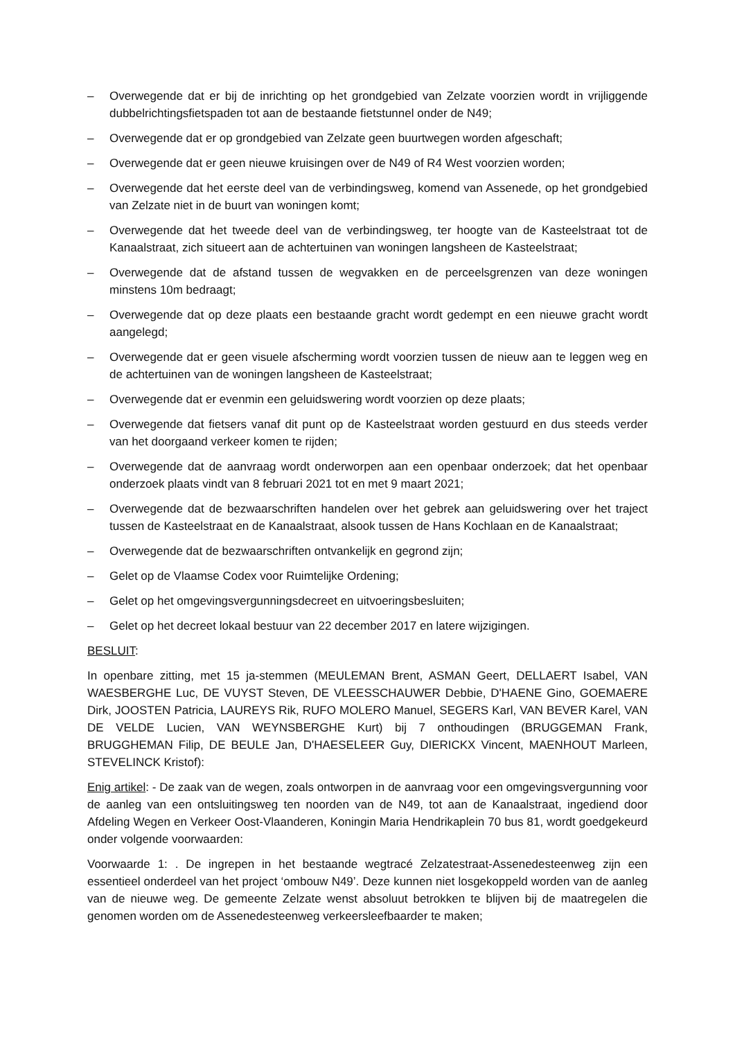– Overwegende dat er bij de inrichting op het grondgebied van Zelzate voorzien wordt in vrijliggende dubbelrichtingsfietspaden tot aan de bestaande fietstunnel onder de N49;
– Overwegende dat er op grondgebied van Zelzate geen buurtwegen worden afgeschaft;
– Overwegende dat er geen nieuwe kruisingen over de N49 of R4 West voorzien worden;
– Overwegende dat het eerste deel van de verbindingsweg, komend van Assenede, op het grondgebied van Zelzate niet in de buurt van woningen komt;
– Overwegende dat het tweede deel van de verbindingsweg, ter hoogte van de Kasteelstraat tot de Kanaalstraat, zich situeert aan de achtertuinen van woningen langsheen de Kasteelstraat;
– Overwegende dat de afstand tussen de wegvakken en de perceelsgrenzen van deze woningen minstens 10m bedraagt;
– Overwegende dat op deze plaats een bestaande gracht wordt gedempt en een nieuwe gracht wordt aangelegd;
– Overwegende dat er geen visuele afscherming wordt voorzien tussen de nieuw aan te leggen weg en de achtertuinen van de woningen langsheen de Kasteelstraat;
– Overwegende dat er evenmin een geluidswering wordt voorzien op deze plaats;
– Overwegende dat fietsers vanaf dit punt op de Kasteelstraat worden gestuurd en dus steeds verder van het doorgaand verkeer komen te rijden;
– Overwegende dat de aanvraag wordt onderworpen aan een openbaar onderzoek; dat het openbaar onderzoek plaats vindt van 8 februari 2021 tot en met 9 maart 2021;
– Overwegende dat de bezwaarschriften handelen over het gebrek aan geluidswering over het traject tussen de Kasteelstraat en de Kanaalstraat, alsook tussen de Hans Kochlaan en de Kanaalstraat;
– Overwegende dat de bezwaarschriften ontvankelijk en gegrond zijn;
– Gelet op de Vlaamse Codex voor Ruimtelijke Ordening;
– Gelet op het omgevingsvergunningsdecreet en uitvoeringsbesluiten;
– Gelet op het decreet lokaal bestuur van 22 december 2017 en latere wijzigingen.
BESLUIT:
In openbare zitting, met 15 ja-stemmen (MEULEMAN Brent, ASMAN Geert, DELLAERT Isabel, VAN WAESBERGHE Luc, DE VUYST Steven, DE VLEESSCHAUWER Debbie, D'HAENE Gino, GOEMAERE Dirk, JOOSTEN Patricia, LAUREYS Rik, RUFO MOLERO Manuel, SEGERS Karl, VAN BEVER Karel, VAN DE VELDE Lucien, VAN WEYNSBERGHE Kurt) bij 7 onthoudingen (BRUGGEMAN Frank, BRUGGHEMAN Filip, DE BEULE Jan, D'HAESELEER Guy, DIERICKX Vincent, MAENHOUT Marleen, STEVELINCK Kristof):
Enig artikel: - De zaak van de wegen, zoals ontworpen in de aanvraag voor een omgevingsvergunning voor de aanleg van een ontsluitingsweg ten noorden van de N49, tot aan de Kanaalstraat, ingediend door Afdeling Wegen en Verkeer Oost-Vlaanderen, Koningin Maria Hendrikaplein 70 bus 81, wordt goedgekeurd onder volgende voorwaarden:
Voorwaarde 1: . De ingrepen in het bestaande wegtracé Zelzatestraat-Assenedesteenweg zijn een essentieel onderdeel van het project ‘ombouw N49’. Deze kunnen niet losgekoppeld worden van de aanleg van de nieuwe weg. De gemeente Zelzate wenst absoluut betrokken te blijven bij de maatregelen die genomen worden om de Assenedesteenweg verkeersleefbaarder te maken;